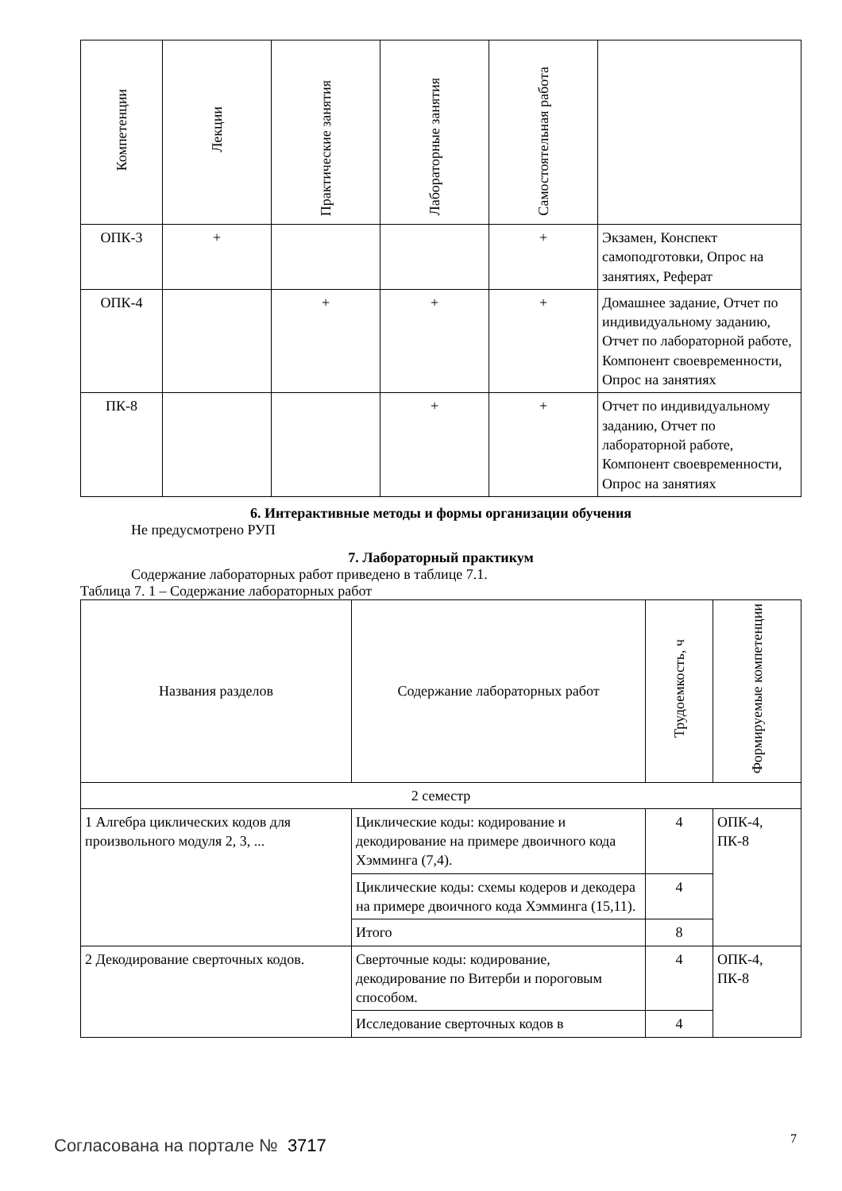| Компетенции | Лекции | Практические занятия | Лабораторные занятия | Самостоятельная работа | |
| --- | --- | --- | --- | --- | --- |
| ОПК-3 | + | | | + | Экзамен, Конспект самоподготовки, Опрос на занятиях, Реферат |
| ОПК-4 | | + | + | + | Домашнее задание, Отчет по индивидуальному заданию, Отчет по лабораторной работе, Компонент своевременности, Опрос на занятиях |
| ПК-8 | | | + | + | Отчет по индивидуальному заданию, Отчет по лабораторной работе, Компонент своевременности, Опрос на занятиях |
6. Интерактивные методы и формы организации обучения
Не предусмотрено РУП
7. Лабораторный практикум
Содержание лабораторных работ приведено в таблице 7.1.
Таблица 7. 1 – Содержание лабораторных работ
| Названия разделов | Содержание лабораторных работ | Трудоемкость, ч | Формируемые компетенции |
| --- | --- | --- | --- |
| 2 семестр | | | |
| 1 Алгебра циклических кодов для произвольного модуля 2, 3, ... | Циклические коды: кодирование и декодирование на примере двоичного кода Хэмминга (7,4). | 4 | ОПК-4, ПК-8 |
| | Циклические коды: схемы кодеров и декодера на примере двоичного кода Хэмминга (15,11). | 4 | |
| | Итого | 8 | |
| 2 Декодирование сверточных кодов. | Сверточные коды: кодирование, декодирование по Витерби и пороговым способом. | 4 | ОПК-4, ПК-8 |
| | Исследование сверточных кодов в | 4 | |
Согласована на портале № 3717 7